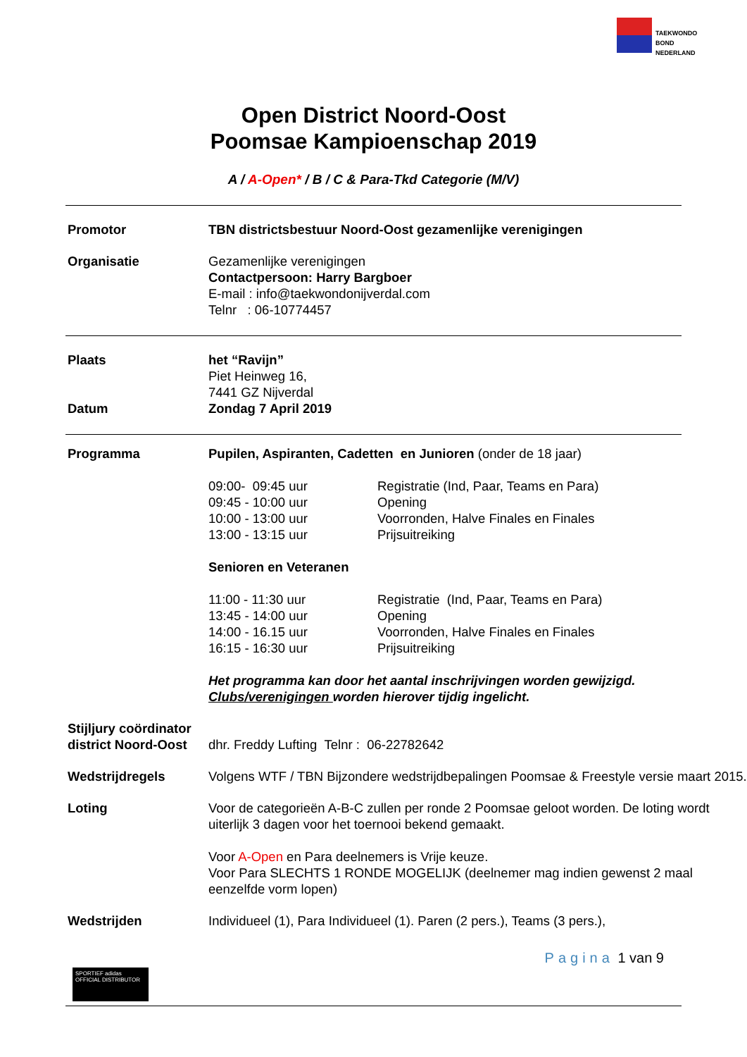TAEKWONDO
BOND
NEDERLAND
Open District Noord-Oost
Poomsae Kampioenschap 2019
A / A-Open* / B / C & Para-Tkd Categorie (M/V)
Promotor TBN districtsbestuur Noord-Oost gezamenlijke verenigingen
Organisatie Gezamenlijke verenigingen
Contactpersoon: Harry Bargboer
E-mail : info@taekwondonijverdal.com
Telnr : 06-10774457
Plaats het “Ravijn”
Piet Heinweg 16,
7441 GZ Nijverdal
Datum Zondag 7 April 2019
Programma Pupilen, Aspiranten, Cadetten en Junioren (onder de 18 jaar)
09:00- 09:45 uur Registratie (Ind, Paar, Teams en Para)
09:45 - 10:00 uur Opening
10:00 - 13:00 uur Voorronden, Halve Finales en Finales
13:00 - 13:15 uur Prijsuitreiking
Senioren en Veteranen
11:00 - 11:30 uur Registratie (Ind, Paar, Teams en Para)
13:45 - 14:00 uur Opening
14:00 - 16.15 uur Voorronden, Halve Finales en Finales
16:15 - 16:30 uur Prijsuitreiking
Het programma kan door het aantal inschrijvingen worden gewijzigd.
Clubs/verenigingen worden hierover tijdig ingelicht.
Stijljury coördinator district Noord-Oost
dhr. Freddy Lufting Telnr : 06-22782642
Wedstrijdregels Volgens WTF / TBN Bijzondere wedstrijdbepalingen Poomsae & Freestyle versie maart 2015.
Loting Voor de categorieën A-B-C zullen per ronde 2 Poomsae geloot worden. De loting wordt uiterlijk 3 dagen voor het toernooi bekend gemaakt.
Voor A-Open en Para deelnemers is Vrije keuze.
Voor Para SLECHTS 1 RONDE MOGELIJK (deelnemer mag indien gewenst 2 maal eenzelfde vorm lopen)
Wedstrijden Individueel (1), Para Individueel (1). Paren (2 pers.), Teams (3 pers.),
SPORTIEF adidas
OFFICIAL DISTRIBUTOR
Pagina 1 van 9